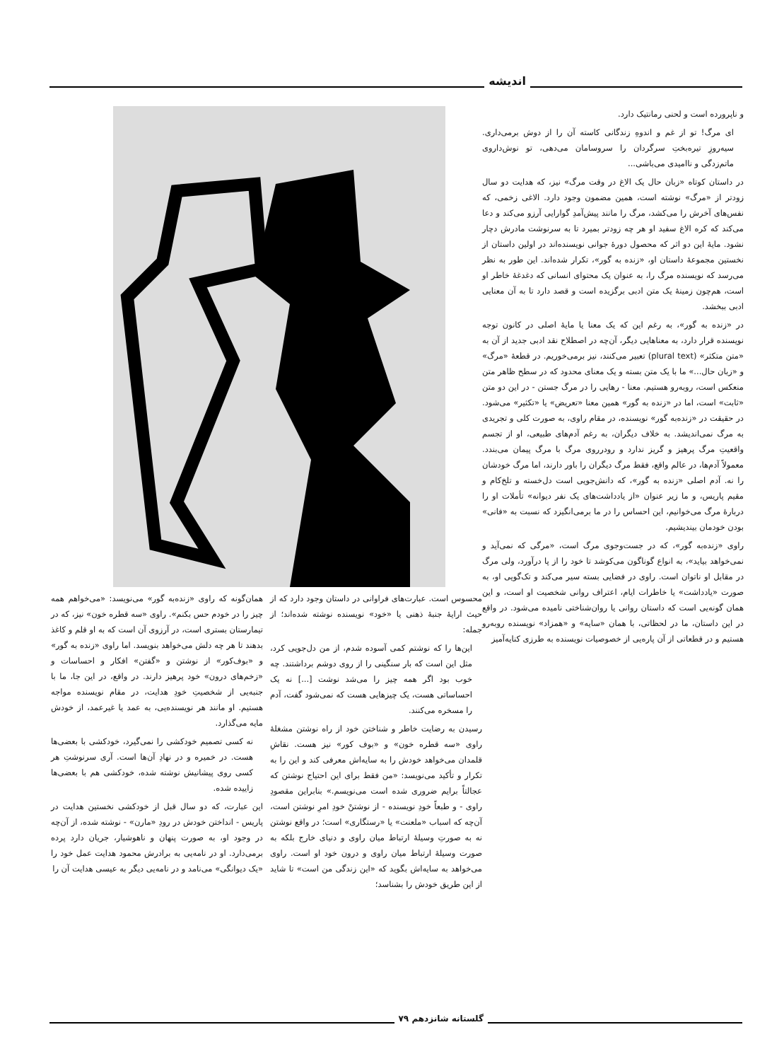اندیشه
و ناپرورده است و لحنی رمانتیک دارد.
ای مرگ! تو از غم و اندوهِ زندگانی کاسته آن را از دوش برمی‌داری. سیه‌روزِ تیره‌بختِ سرگردان را سروسامان می‌دهی، تو نوش‌داروی ماتم‌زدگی و ناامیدی می‌باشی...
در داستان کوتاه «زبان حال یک الاغ در وقت مرگ» نیز، که هدایت دو سال زودتر از «مرگ» نوشته است، همین مضمون وجود دارد. الاغی زخمی، که نفس‌های آخرش را می‌کشد، مرگ را مانند پیش‌آمدِ گوارایی آرزو می‌کند و دعا می‌کند که کره الاغ سفید او هر چه زودتر بمیرد تا به سرنوشت مادرش دچار نشود. مایهٔ این دو اثر که محصول دورهٔ جوانی نویسنده‌اند در اولین داستان از نخستین مجموعهٔ داستان او، «زنده به گور»، تکرار شده‌اند. این طور به نظر می‌رسد که نویسنده مرگ را، به عنوان یک محتوای انسانی که دغدغهٔ خاطر او است، هم‌چون زمینهٔ یک متن ادبی برگزیده است و قصد دارد تا به آن معنایی ادبی ببخشد.
در «زنده به گور»، به رغم این که یک معنا یا مایهٔ اصلی در کانون توجه نویسنده قرار دارد، به معناهایی دیگر، آن‌چه در اصطلاح نقد ادبی جدید از آن به «متن متکثر» (plural text) تعبیر می‌کنند، نیز برمی‌خوریم. در قطعهٔ «مرگ» و «زبان حال...» ما با یک متن بسته و یک معنای محدود که در سطح ظاهر متن منعکس است، روبه‌رو هستیم. معنا - رهایی را در مرگ جستن - در این دو متن «ثابت» است، اما در «زنده به گور» همین معنا «تعریض» یا «تکثیر» می‌شود. در حقیقت در «زنده‌به گور» نویسنده، در مقام راوی، به صورت کلی و تجریدی به مرگ نمی‌اندیشد. به خلاف دیگران، به رغم آدم‌های طبیعی، او از تجسم واقعیتِ مرگ پرهیز و گریز ندارد و رودرروی مرگ با مرگ پیمان می‌بندد. معمولاً آدم‌ها، در عالم واقع، فقط مرگ دیگران را باور دارند، اما مرگ خودشان را نه. آدم اصلی «زنده به گور»، که دانش‌جویی است دل‌خسته و تلخ‌کام و مقیم پاریس، و ما زیر عنوان «از یادداشت‌های یک نفر دیوانه» تأملات او را دربارهٔ مرگ می‌خوانیم، این احساس را در ما برمی‌انگیزد که نسبت به «فانی» بودن خودمان بیندیشیم.
راوی «زنده‌به گور»، که در جست‌وجوی مرگ است، «مرگی که نمی‌آید و نمی‌خواهد بیاید»، به انواع گوناگون می‌کوشد تا خود را از پا درآورد، ولی مرگ در مقابل او ناتوان است. راوی در فضایی بسته سیر می‌کند و تک‌گویی او، به صورت «یادداشت» یا خاطرات ایام، اعتراف روانی شخصیت او است، و این همان گونه‌یی است که داستان روانی یا روان‌شناختی نامیده می‌شود. در واقع در این داستان، ما در لحظاتی، با همان «سایه» و «همزاد» نویسنده روبه‌رو هستیم و در قطعاتی از آن پاره‌یی از خصوصیات نویسنده به طرزی کنایه‌آمیز
محسوس است. عبارت‌های فراوانی در داستان وجود دارد که از حیث ارایهٔ جنبهٔ ذهنی یا «خود» نویسنده نوشته شده‌اند؛ از جمله:
این‌ها را که نوشتم کمی آسوده شدم، از من دل‌جویی کرد، مثل این است که بار سنگینی را از روی دوشم برداشتند. چه خوب بود اگر همه چیز را می‌شد نوشت [...] نه یک احساساتی هست، یک چیزهایی هست که نمی‌شود گفت، آدم را مسخره می‌کنند.
رسیدن به رضایت خاطر و شناختن خود از راه نوشتن مشغلهٔ راوی «سه قطره خون» و «بوف کور» نیز هست. نقاشِ قلمدان می‌خواهد خودش را به سایه‌اش معرفی کند و این را به تکرار و تأکید می‌نویسد: «من فقط برای این احتیاج نوشتن که عجالتاً برایم ضروری شده است می‌نویسم.» بنابراین مقصودِ راوی - و طبعاً خودِ نویسنده - از نوشتنْ خودِ امرِ نوشتن است، آن‌چه که اسباب «ملعنت» یا «رستگاری» است؛ در واقع نوشتن نه به صورتِ وسیلهٔ ارتباط میان راوی و دنیای خارج بلکه به صورت وسیلهٔ ارتباط میان راوی و درون خود او است. راوی می‌خواهد به سایه‌اش بگوید که «این زندگی من است» تا شاید از این طریق خودش را بشناسد؛
همان‌گونه که راوی «زنده‌به گور» می‌نویسد: «می‌خواهم همه چیز را در خودم حس بکنم». راوی «سه قطره خون» نیز، که در تیمارستان بستری است، در آرزوی آن است که به او قلم و کاغذ بدهند تا هر چه دلش می‌خواهد بنویسد. اما راوی «زنده به گور» و «بوف‌کور» از نوشتن و «گفتن» افکار و احساسات و «زخم‌های درون» خود پرهیز دارند. در واقع، در این جا، ما با جنبه‌یی از شخصیتِ خودِ هدایت، در مقام نویسنده مواجه هستیم. او مانند هر نویسنده‌یی، به عمد یا غیرعمد، از خودش مایه می‌گذارد.
نه کسی تصمیم خودکشی را نمی‌گیرد، خودکشی با بعضی‌ها هست. در خمیره و در نهادِ آن‌ها است. آری سرنوشتِ هر کسی روی پیشانیش نوشته شده، خودکشی هم با بعضی‌ها زاییده شده.
این عبارت، که دو سال قبل از خودکشی نخستین هدایت در پاریس - انداختن خودش در رودِ «مارن» - نوشته شده، از آن‌چه در وجود او، به صورت پنهان و ناهوشیار، جریان دارد پرده برمی‌دارد. او در نامه‌یی به برادرش محمود هدایت عمل خود را «یک دیوانگی» می‌نامد و در نامه‌یی دیگر به عیسی هدایت آن را
گلستانه شانزدهم ۷۹